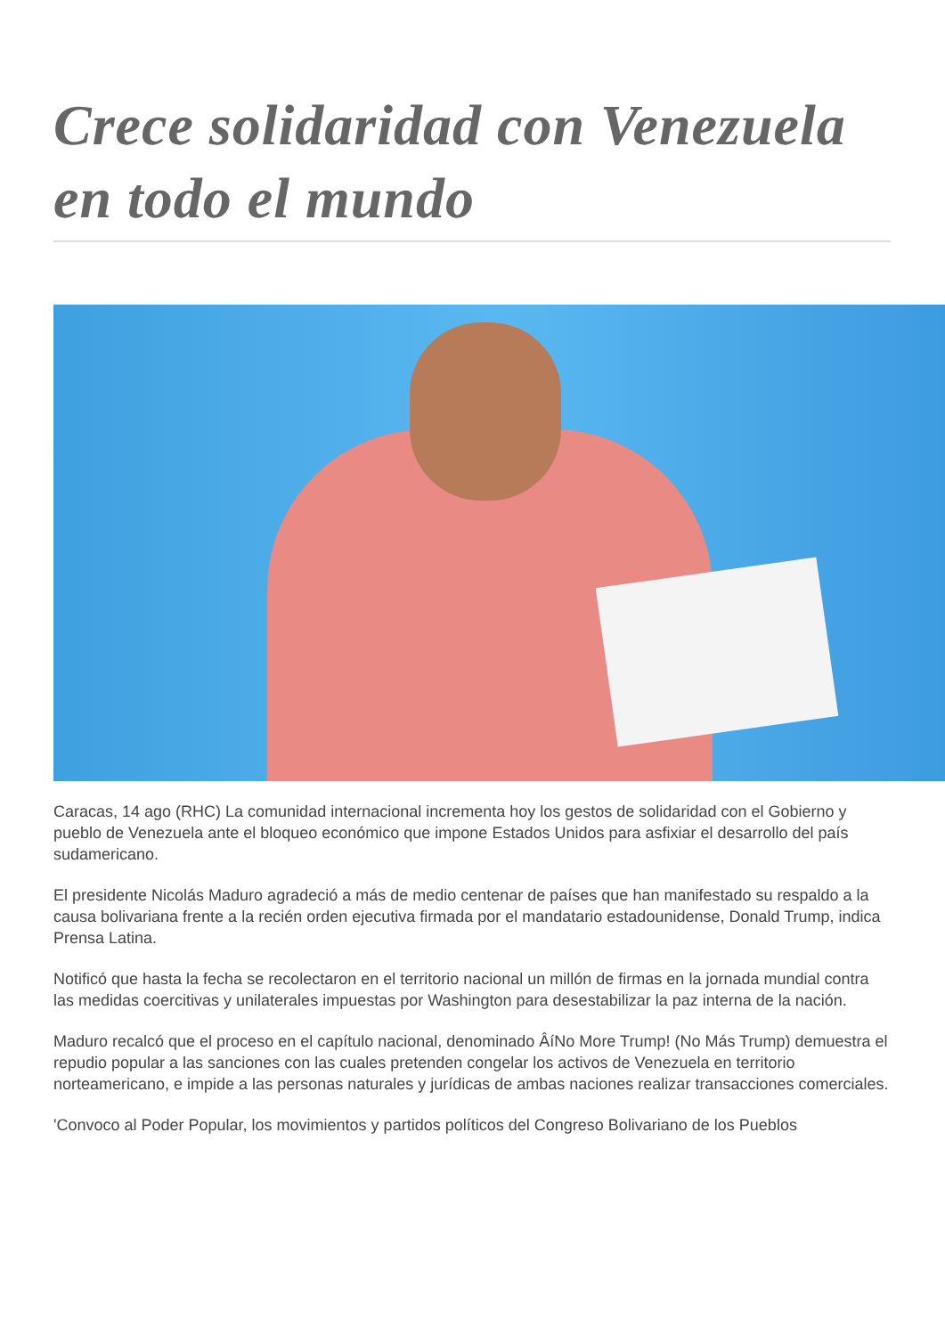Crece solidaridad con Venezuela en todo el mundo
Caracas, 14 ago (RHC) La comunidad internacional incrementa hoy los gestos de solidaridad con el Gobierno y pueblo de Venezuela ante el bloqueo económico que impone Estados Unidos para asfixiar el desarrollo del país sudamericano.
El presidente Nicolás Maduro agradeció a más de medio centenar de países que han manifestado su respaldo a la causa bolivariana frente a la recién orden ejecutiva firmada por el mandatario estadounidense, Donald Trump, indica Prensa Latina.
Notificó que hasta la fecha se recolectaron en el territorio nacional un millón de firmas en la jornada mundial contra las medidas coercitivas y unilaterales impuestas por Washington para desestabilizar la paz interna de la nación.
Maduro recalcó que el proceso en el capítulo nacional, denominado ÂíNo More Trump! (No Más Trump) demuestra el repudio popular a las sanciones con las cuales pretenden congelar los activos de Venezuela en territorio norteamericano, e impide a las personas naturales y jurídicas de ambas naciones realizar transacciones comerciales.
'Convoco al Poder Popular, los movimientos y partidos políticos del Congreso Bolivariano de los Pueblos